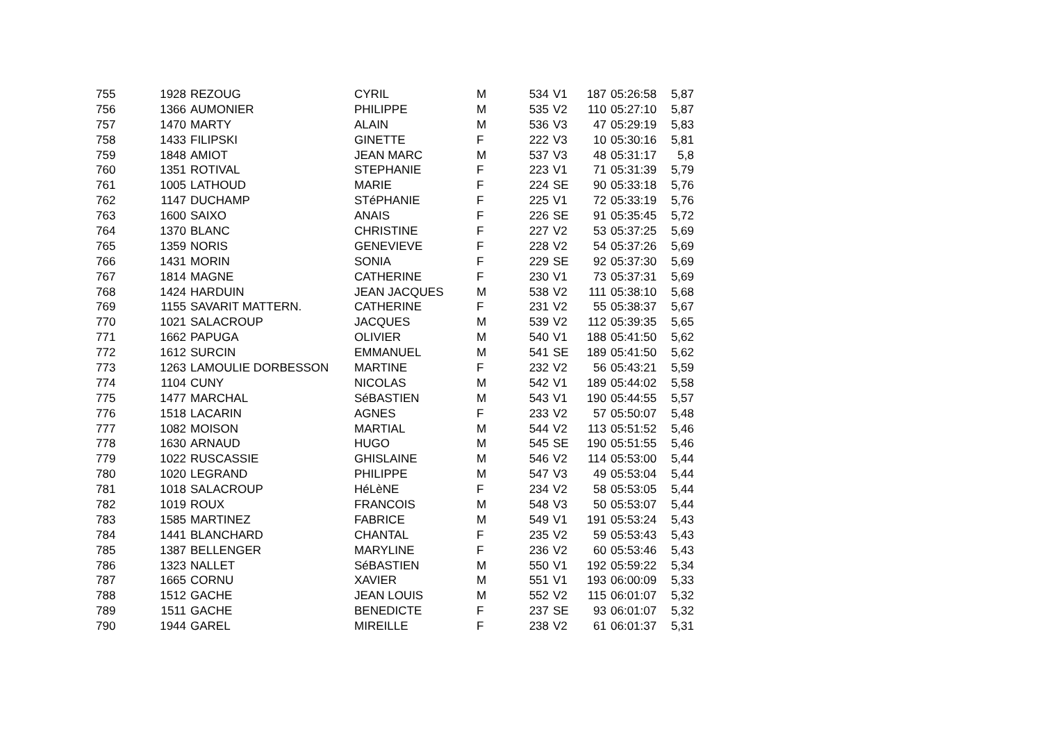| 755 | 1928 | REZOUG | CYRIL | M | 534 | V1 | 187 | 05:26:58 | 5,87 |
| 756 | 1366 | AUMONIER | PHILIPPE | M | 535 | V2 | 110 | 05:27:10 | 5,87 |
| 757 | 1470 | MARTY | ALAIN | M | 536 | V3 | 47 | 05:29:19 | 5,83 |
| 758 | 1433 | FILIPSKI | GINETTE | F | 222 | V3 | 10 | 05:30:16 | 5,81 |
| 759 | 1848 | AMIOT | JEAN MARC | M | 537 | V3 | 48 | 05:31:17 | 5,8 |
| 760 | 1351 | ROTIVAL | STEPHANIE | F | 223 | V1 | 71 | 05:31:39 | 5,79 |
| 761 | 1005 | LATHOUD | MARIE | F | 224 | SE | 90 | 05:33:18 | 5,76 |
| 762 | 1147 | DUCHAMP | STéPHANIE | F | 225 | V1 | 72 | 05:33:19 | 5,76 |
| 763 | 1600 | SAIXO | ANAIS | F | 226 | SE | 91 | 05:35:45 | 5,72 |
| 764 | 1370 | BLANC | CHRISTINE | F | 227 | V2 | 53 | 05:37:25 | 5,69 |
| 765 | 1359 | NORIS | GENEVIEVE | F | 228 | V2 | 54 | 05:37:26 | 5,69 |
| 766 | 1431 | MORIN | SONIA | F | 229 | SE | 92 | 05:37:30 | 5,69 |
| 767 | 1814 | MAGNE | CATHERINE | F | 230 | V1 | 73 | 05:37:31 | 5,69 |
| 768 | 1424 | HARDUIN | JEAN JACQUES | M | 538 | V2 | 111 | 05:38:10 | 5,68 |
| 769 | 1155 | SAVARIT MATTERN. | CATHERINE | F | 231 | V2 | 55 | 05:38:37 | 5,67 |
| 770 | 1021 | SALACROUP | JACQUES | M | 539 | V2 | 112 | 05:39:35 | 5,65 |
| 771 | 1662 | PAPUGA | OLIVIER | M | 540 | V1 | 188 | 05:41:50 | 5,62 |
| 772 | 1612 | SURCIN | EMMANUEL | M | 541 | SE | 189 | 05:41:50 | 5,62 |
| 773 | 1263 | LAMOULIE DORBESSON | MARTINE | F | 232 | V2 | 56 | 05:43:21 | 5,59 |
| 774 | 1104 | CUNY | NICOLAS | M | 542 | V1 | 189 | 05:44:02 | 5,58 |
| 775 | 1477 | MARCHAL | SéBASTIEN | M | 543 | V1 | 190 | 05:44:55 | 5,57 |
| 776 | 1518 | LACARIN | AGNES | F | 233 | V2 | 57 | 05:50:07 | 5,48 |
| 777 | 1082 | MOISON | MARTIAL | M | 544 | V2 | 113 | 05:51:52 | 5,46 |
| 778 | 1630 | ARNAUD | HUGO | M | 545 | SE | 190 | 05:51:55 | 5,46 |
| 779 | 1022 | RUSCASSIE | GHISLAINE | M | 546 | V2 | 114 | 05:53:00 | 5,44 |
| 780 | 1020 | LEGRAND | PHILIPPE | M | 547 | V3 | 49 | 05:53:04 | 5,44 |
| 781 | 1018 | SALACROUP | HéLèNE | F | 234 | V2 | 58 | 05:53:05 | 5,44 |
| 782 | 1019 | ROUX | FRANCOIS | M | 548 | V3 | 50 | 05:53:07 | 5,44 |
| 783 | 1585 | MARTINEZ | FABRICE | M | 549 | V1 | 191 | 05:53:24 | 5,43 |
| 784 | 1441 | BLANCHARD | CHANTAL | F | 235 | V2 | 59 | 05:53:43 | 5,43 |
| 785 | 1387 | BELLENGER | MARYLINE | F | 236 | V2 | 60 | 05:53:46 | 5,43 |
| 786 | 1323 | NALLET | SéBASTIEN | M | 550 | V1 | 192 | 05:59:22 | 5,34 |
| 787 | 1665 | CORNU | XAVIER | M | 551 | V1 | 193 | 06:00:09 | 5,33 |
| 788 | 1512 | GACHE | JEAN LOUIS | M | 552 | V2 | 115 | 06:01:07 | 5,32 |
| 789 | 1511 | GACHE | BENEDICTE | F | 237 | SE | 93 | 06:01:07 | 5,32 |
| 790 | 1944 | GAREL | MIREILLE | F | 238 | V2 | 61 | 06:01:37 | 5,31 |